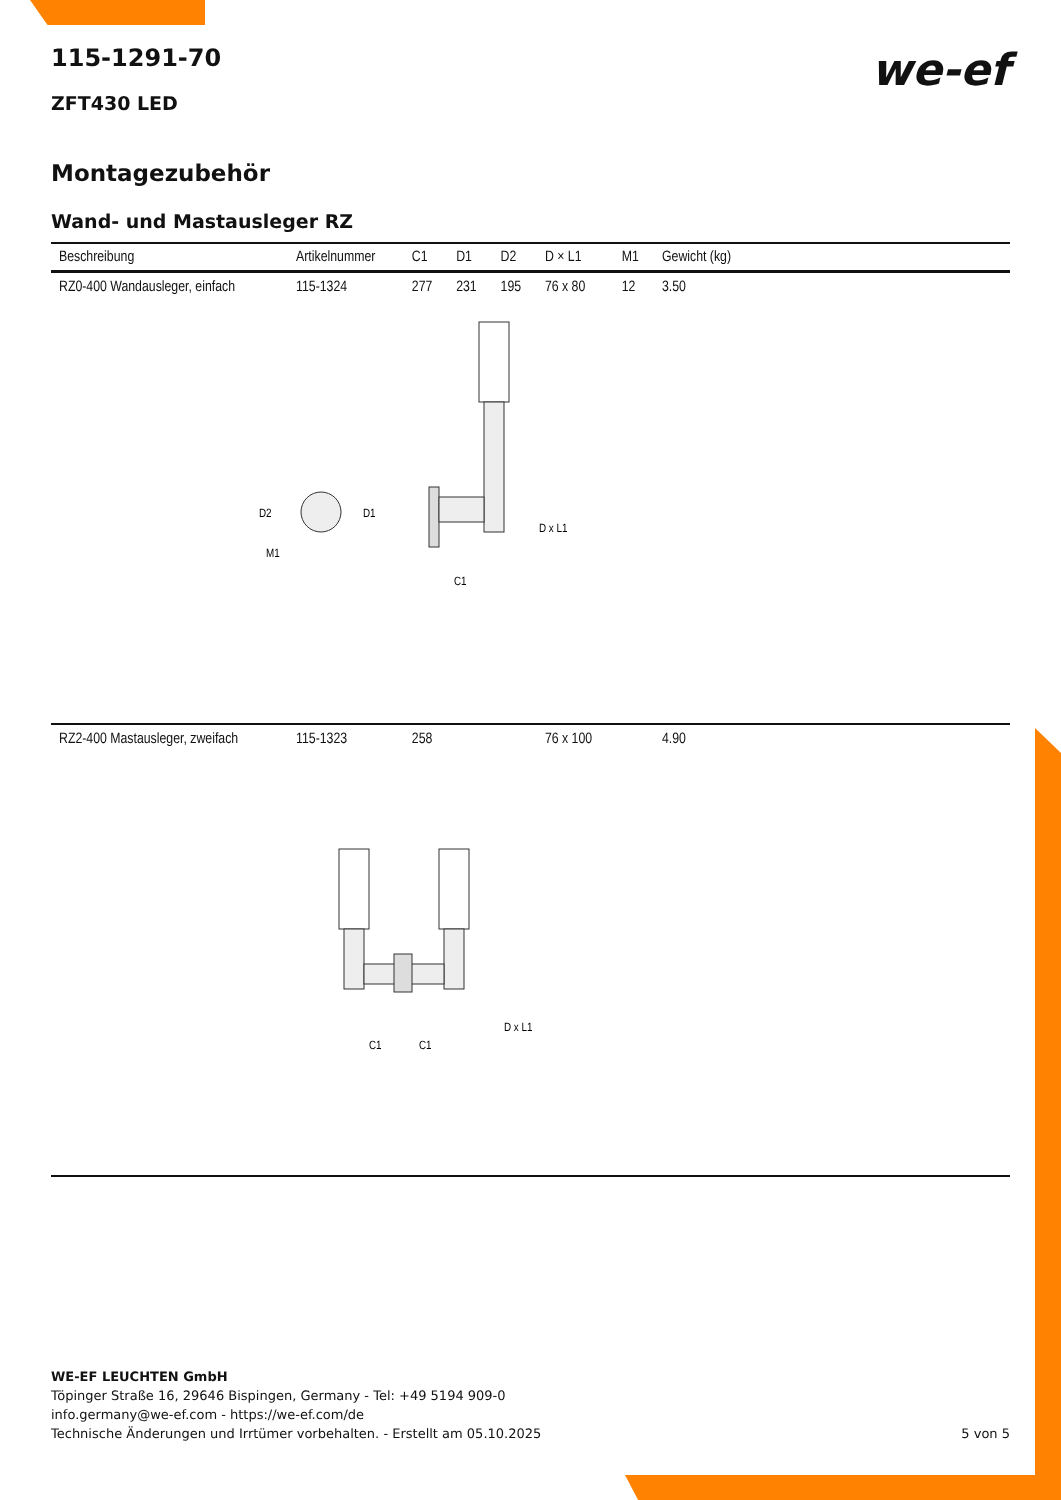we-ef
115-1291-70
ZFT430 LED
Montagezubehör
Wand- und Mastausleger RZ
| Beschreibung | Artikelnummer | C1 | D1 | D2 | D × L1 | M1 | Gewicht (kg) |
| --- | --- | --- | --- | --- | --- | --- | --- |
| RZ0-400 Wandausleger, einfach | 115-1324 | 277 | 231 | 195 | 76 x 80 | 12 | 3.50 |
| D2 D1 M1 D x L1 C1 | | | | | | | |
| RZ2-400 Mastausleger, zweifach | 115-1323 | 258 | | | 76 x 100 | | 4.90 |
| D x L1 C1 C1 | | | | | | | |
WE-EF LEUCHTEN GmbH
Töpinger Straße 16, 29646 Bispingen, Germany - Tel: +49 5194 909-0
info.germany@we-ef.com - https://we-ef.com/de
Technische Änderungen und Irrtümer vorbehalten. - Erstellt am 05.10.2025 5 von 5